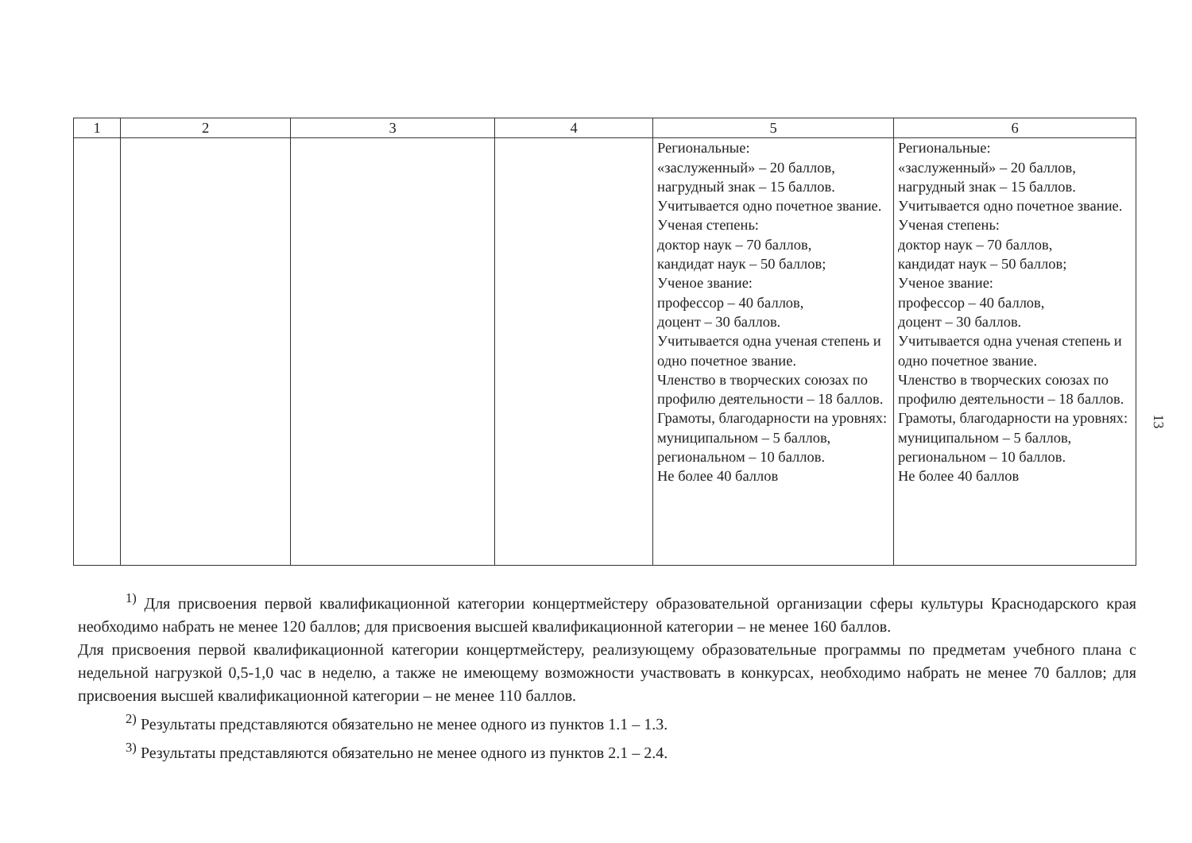| 1 | 2 | 3 | 4 | 5 | 6 |
| --- | --- | --- | --- | --- | --- |
| | | | | Региональные: «заслуженный» – 20 баллов, нагрудный знак – 15 баллов. Учитывается одно почетное звание. Ученая степень: доктор наук – 70 баллов, кандидат наук – 50 баллов; Ученое звание: профессор – 40 баллов, доцент – 30 баллов. Учитывается одна ученая степень и одно почетное звание. Членство в творческих союзах по профилю деятельности – 18 баллов. Грамоты, благодарности на уровнях: муниципальном – 5 баллов, региональном – 10 баллов. Не более 40 баллов | Региональные: «заслуженный» – 20 баллов, нагрудный знак – 15 баллов. Учитывается одно почетное звание. Ученая степень: доктор наук – 70 баллов, кандидат наук – 50 баллов; Ученое звание: профессор – 40 баллов, доцент – 30 баллов. Учитывается одна ученая степень и одно почетное звание. Членство в творческих союзах по профилю деятельности – 18 баллов. Грамоты, благодарности на уровнях: муниципальном – 5 баллов, региональном – 10 баллов. Не более 40 баллов |
<sup>1)</sup> Для присвоения первой квалификационной категории концертмейстеру образовательной организации сферы культуры Краснодарского края необходимо набрать не менее 120 баллов; для присвоения высшей квалификационной категории – не менее 160 баллов.
Для присвоения первой квалификационной категории концертмейстеру, реализующему образовательные программы по предметам учебного плана с недельной нагрузкой 0,5-1,0 час в неделю, а также не имеющему возможности участвовать в конкурсах, необходимо набрать не менее 70 баллов; для присвоения высшей квалификационной категории – не менее 110 баллов.
<sup>2)</sup> Результаты представляются обязательно не менее одного из пунктов 1.1 – 1.3.
<sup>3)</sup> Результаты представляются обязательно не менее одного из пунктов 2.1 – 2.4.
13